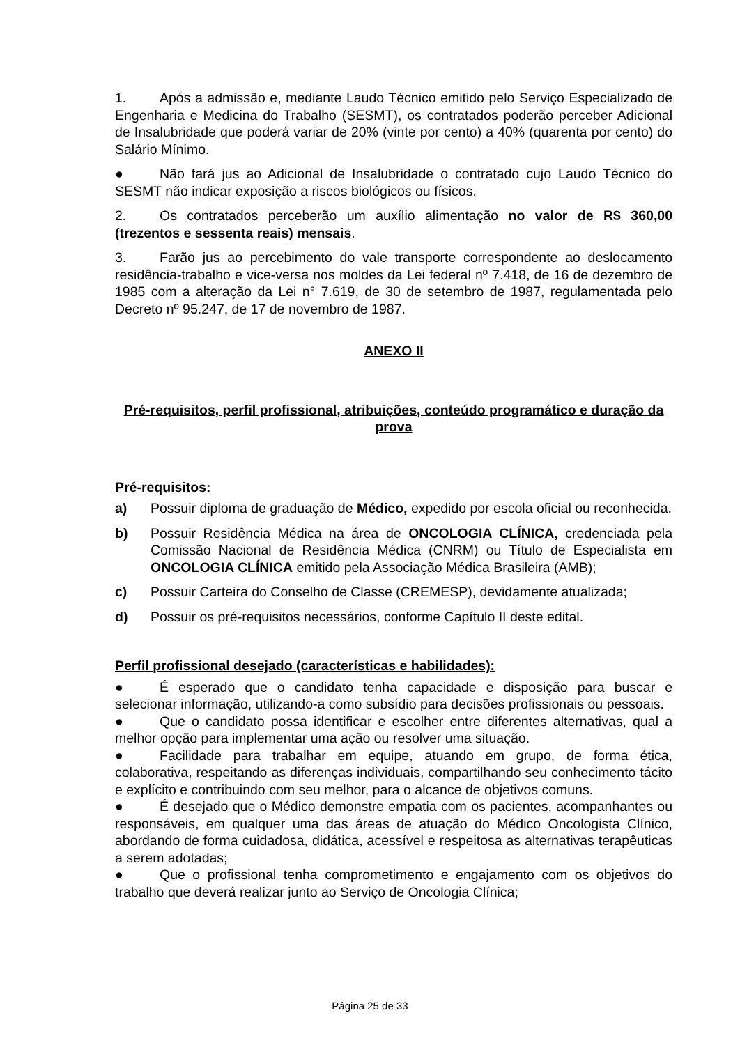1. Após a admissão e, mediante Laudo Técnico emitido pelo Serviço Especializado de Engenharia e Medicina do Trabalho (SESMT), os contratados poderão perceber Adicional de Insalubridade que poderá variar de 20% (vinte por cento) a 40% (quarenta por cento) do Salário Mínimo.
● Não fará jus ao Adicional de Insalubridade o contratado cujo Laudo Técnico do SESMT não indicar exposição a riscos biológicos ou físicos.
2. Os contratados perceberão um auxílio alimentação no valor de R$ 360,00 (trezentos e sessenta reais) mensais.
3. Farão jus ao percebimento do vale transporte correspondente ao deslocamento residência-trabalho e vice-versa nos moldes da Lei federal nº 7.418, de 16 de dezembro de 1985 com a alteração da Lei n° 7.619, de 30 de setembro de 1987, regulamentada pelo Decreto nº 95.247, de 17 de novembro de 1987.
ANEXO II
Pré-requisitos, perfil profissional, atribuições, conteúdo programático e duração da prova
Pré-requisitos:
a) Possuir diploma de graduação de Médico, expedido por escola oficial ou reconhecida.
b) Possuir Residência Médica na área de ONCOLOGIA CLÍNICA, credenciada pela Comissão Nacional de Residência Médica (CNRM) ou Título de Especialista em ONCOLOGIA CLÍNICA emitido pela Associação Médica Brasileira (AMB);
c) Possuir Carteira do Conselho de Classe (CREMESP), devidamente atualizada;
d) Possuir os pré-requisitos necessários, conforme Capítulo II deste edital.
Perfil profissional desejado (características e habilidades):
● É esperado que o candidato tenha capacidade e disposição para buscar e selecionar informação, utilizando-a como subsídio para decisões profissionais ou pessoais.
● Que o candidato possa identificar e escolher entre diferentes alternativas, qual a melhor opção para implementar uma ação ou resolver uma situação.
● Facilidade para trabalhar em equipe, atuando em grupo, de forma ética, colaborativa, respeitando as diferenças individuais, compartilhando seu conhecimento tácito e explícito e contribuindo com seu melhor, para o alcance de objetivos comuns.
● É desejado que o Médico demonstre empatia com os pacientes, acompanhantes ou responsáveis, em qualquer uma das áreas de atuação do Médico Oncologista Clínico, abordando de forma cuidadosa, didática, acessível e respeitosa as alternativas terapêuticas a serem adotadas;
● Que o profissional tenha comprometimento e engajamento com os objetivos do trabalho que deverá realizar junto ao Serviço de Oncologia Clínica;
Página 25 de 33